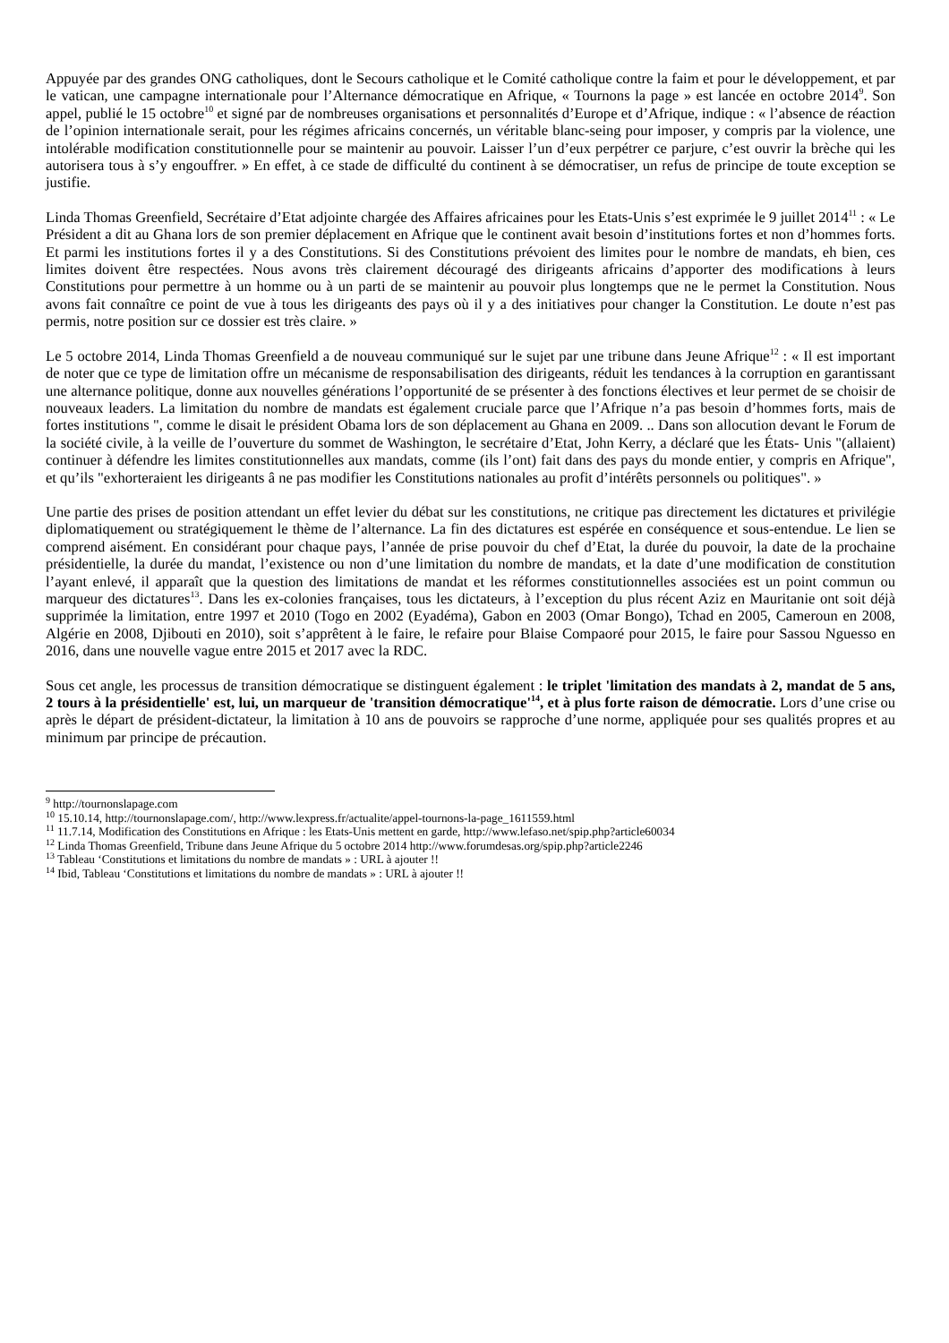Appuyée par des grandes ONG catholiques, dont le Secours catholique et le Comité catholique contre la faim et pour le développement, et par le vatican, une campagne internationale pour l’Alternance démocratique en Afrique, « Tournons la page » est lancée en octobre 2014<sup>9</sup>. Son appel, publié le 15 octobre<sup>10</sup> et signé par de nombreuses organisations et personnalités d’Europe et d’Afrique, indique : « l’absence de réaction de l’opinion internationale serait, pour les régimes africains concernés, un véritable blanc-seing pour imposer, y compris par la violence, une intolérable modification constitutionnelle pour se maintenir au pouvoir. Laisser l’un d’eux perpétrer ce parjure, c’est ouvrir la brèche qui les autorisera tous à s’y engouffrer. » En effet, à ce stade de difficulté du continent à se démocratiser, un refus de principe de toute exception se justifie.
Linda Thomas Greenfield, Secrétaire d’Etat adjointe chargée des Affaires africaines pour les Etats-Unis s’est exprimée le 9 juillet 2014<sup>11</sup> : « Le Président a dit au Ghana lors de son premier déplacement en Afrique que le continent avait besoin d’institutions fortes et non d’hommes forts. Et parmi les institutions fortes il y a des Constitutions. Si des Constitutions prévoient des limites pour le nombre de mandats, eh bien, ces limites doivent être respectées. Nous avons très clairement découragé des dirigeants africains d’apporter des modifications à leurs Constitutions pour permettre à un homme ou à un parti de se maintenir au pouvoir plus longtemps que ne le permet la Constitution. Nous avons fait connaître ce point de vue à tous les dirigeants des pays où il y a des initiatives pour changer la Constitution. Le doute n’est pas permis, notre position sur ce dossier est très claire. »
Le 5 octobre 2014, Linda Thomas Greenfield a de nouveau communiqué sur le sujet par une tribune dans Jeune Afrique<sup>12</sup> : « Il est important de noter que ce type de limitation offre un mécanisme de responsabilisation des dirigeants, réduit les tendances à la corruption en garantissant une alternance politique, donne aux nouvelles générations l’opportunité de se présenter à des fonctions électives et leur permet de se choisir de nouveaux leaders. La limitation du nombre de mandats est également cruciale parce que l’Afrique n’a pas besoin d’hommes forts, mais de fortes institutions ", comme le disait le président Obama lors de son déplacement au Ghana en 2009. .. Dans son allocution devant le Forum de la société civile, à la veille de l’ouverture du sommet de Washington, le secrétaire d’Etat, John Kerry, a déclaré que les États- Unis "(allaient) continuer à défendre les limites constitutionnelles aux mandats, comme (ils l’ont) fait dans des pays du monde entier, y compris en Afrique", et qu’ils "exhorteraient les dirigeants â ne pas modifier les Constitutions nationales au profit d’intérêts personnels ou politiques". »
Une partie des prises de position attendant un effet levier du débat sur les constitutions, ne critique pas directement les dictatures et privilégie diplomatiquement ou stratégiquement le thème de l’alternance. La fin des dictatures est espérée en conséquence et sous-entendue. Le lien se comprend aisément. En considérant pour chaque pays, l’année de prise pouvoir du chef d’Etat, la durée du pouvoir, la date de la prochaine présidentielle, la durée du mandat, l’existence ou non d’une limitation du nombre de mandats, et la date d’une modification de constitution l’ayant enlevé, il apparaît que la question des limitations de mandat et les réformes constitutionnelles associées est un point commun ou marqueur des dictatures<sup>13</sup>. Dans les ex-colonies françaises, tous les dictateurs, à l’exception du plus récent Aziz en Mauritanie ont soit déjà supprimée la limitation, entre 1997 et 2010 (Togo en 2002 (Eyadéma), Gabon en 2003 (Omar Bongo), Tchad en 2005, Cameroun en 2008, Algérie en 2008, Djibouti en 2010), soit s’apprêtent à le faire, le refaire pour Blaise Compaoré pour 2015, le faire pour Sassou Nguesso en 2016, dans une nouvelle vague entre 2015 et 2017 avec la RDC.
Sous cet angle, les processus de transition démocratique se distinguent également : le triplet 'limitation des mandats à 2, mandat de 5 ans, 2 tours à la présidentielle' est, lui, un marqueur de 'transition démocratique'<sup>14</sup>, et à plus forte raison de démocratie. Lors d’une crise ou après le départ de président-dictateur, la limitation à 10 ans de pouvoirs se rapproche d’une norme, appliquée pour ses qualités propres et au minimum par principe de précaution.
<sup>9</sup> http://tournonslapage.com
<sup>10</sup> 15.10.14, http://tournonslapage.com/, http://www.lexpress.fr/actualite/appel-tournons-la-page_1611559.html
<sup>11</sup> 11.7.14, Modification des Constitutions en Afrique : les Etats-Unis mettent en garde, http://www.lefaso.net/spip.php?article60034
<sup>12</sup> Linda Thomas Greenfield, Tribune dans Jeune Afrique du 5 octobre 2014 http://www.forumdesas.org/spip.php?article2246
<sup>13</sup> Tableau ‘Constitutions et limitations du nombre de mandats » : URL à ajouter !!
<sup>14</sup> Ibid, Tableau ‘Constitutions et limitations du nombre de mandats » : URL à ajouter !!